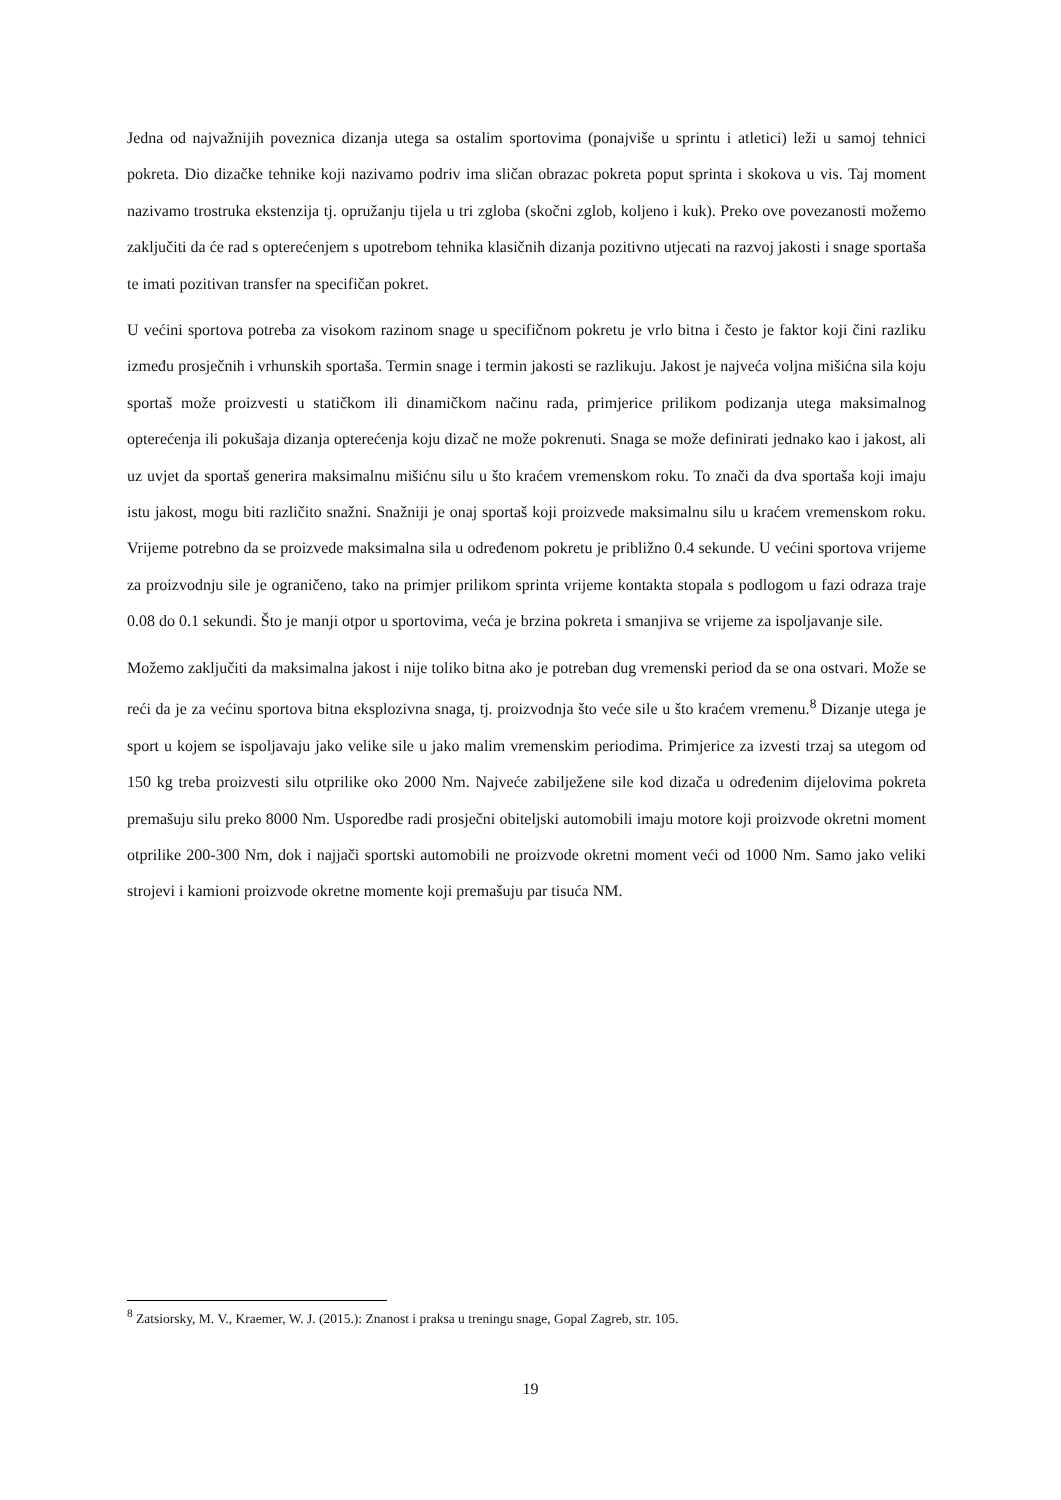Jedna od najvažnijih poveznica dizanja utega sa ostalim sportovima (ponajviše u sprintu i atletici) leži u samoj tehnici pokreta. Dio dizačke tehnike koji nazivamo podriv ima sličan obrazac pokreta poput sprinta i skokova u vis. Taj moment nazivamo trostruka ekstenzija tj. opružanju tijela u tri zgloba (skočni zglob, koljeno i kuk). Preko ove povezanosti možemo zaključiti da će rad s opterećenjem s upotrebom tehnika klasičnih dizanja pozitivno utjecati na razvoj jakosti i snage sportaša te imati pozitivan transfer na specifičan pokret.
U većini sportova potreba za visokom razinom snage u specifičnom pokretu je vrlo bitna i često je faktor koji čini razliku između prosječnih i vrhunskih sportaša. Termin snage i termin jakosti se razlikuju. Jakost je najveća voljna mišićna sila koju sportaš može proizvesti u statičkom ili dinamičkom načinu rada, primjerice prilikom podizanja utega maksimalnog opterećenja ili pokušaja dizanja opterećenja koju dizač ne može pokrenuti. Snaga se može definirati jednako kao i jakost, ali uz uvjet da sportaš generira maksimalnu mišićnu silu u što kraćem vremenskom roku. To znači da dva sportaša koji imaju istu jakost, mogu biti različito snažni. Snažniji je onaj sportaš koji proizvede maksimalnu silu u kraćem vremenskom roku. Vrijeme potrebno da se proizvede maksimalna sila u određenom pokretu je približno 0.4 sekunde. U većini sportova vrijeme za proizvodnju sile je ograničeno, tako na primjer prilikom sprinta vrijeme kontakta stopala s podlogom u fazi odraza traje 0.08 do 0.1 sekundi. Što je manji otpor u sportovima, veća je brzina pokreta i smanjiva se vrijeme za ispoljavanje sile.
Možemo zaključiti da maksimalna jakost i nije toliko bitna ako je potreban dug vremenski period da se ona ostvari. Može se reći da je za većinu sportova bitna eksplozivna snaga, tj. proizvodnja što veće sile u što kraćem vremenu.<sup>8</sup> Dizanje utega je sport u kojem se ispoljavaju jako velike sile u jako malim vremenskim periodima. Primjerice za izvesti trzaj sa utegom od 150 kg treba proizvesti silu otprilike oko 2000 Nm. Najveće zabilježene sile kod dizača u određenim dijelovima pokreta premašuju silu preko 8000 Nm. Usporedbe radi prosječni obiteljski automobili imaju motore koji proizvode okretni moment otprilike 200-300 Nm, dok i najjači sportski automobili ne proizvode okretni moment veći od 1000 Nm. Samo jako veliki strojevi i kamioni proizvode okretne momente koji premašuju par tisuća NM.
<sup>8</sup> Zatsiorsky, M. V., Kraemer, W. J. (2015.): Znanost i praksa u treningu snage, Gopal Zagreb, str. 105.
19